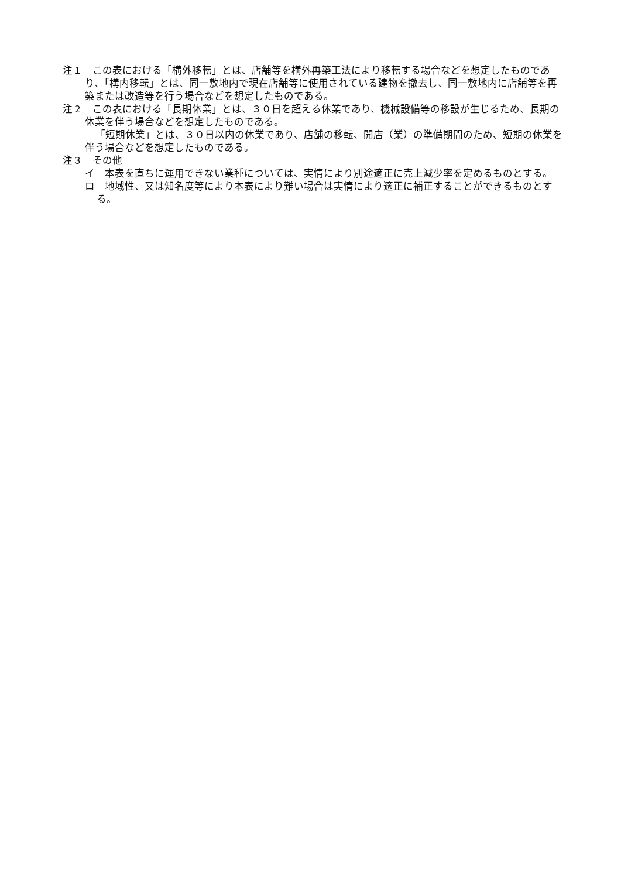注１　この表における「構外移転」とは、店舗等を構外再築工法により移転する場合などを想定したものであり、「構内移転」とは、同一敷地内で現在店舗等に使用されている建物を撤去し、同一敷地内に店舗等を再築または改造等を行う場合などを想定したものである。
注２　この表における「長期休業」とは、３０日を超える休業であり、機械設備等の移設が生じるため、長期の休業を伴う場合などを想定したものである。
「短期休業」とは、３０日以内の休業であり、店舗の移転、開店（業）の準備期間のため、短期の休業を伴う場合などを想定したものである。
注３　その他
イ　本表を直ちに運用できない業種については、実情により別途適正に売上減少率を定めるものとする。
ロ　地域性、又は知名度等により本表により難い場合は実情により適正に補正することができるものとする。